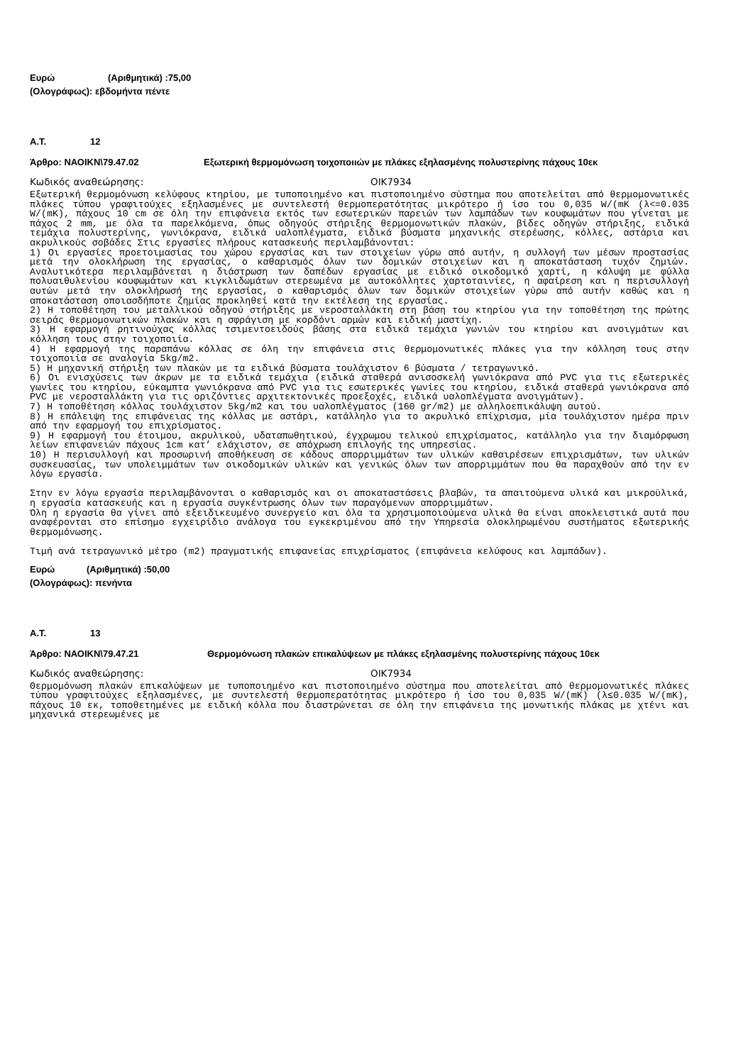Ευρώ (Αριθμητικά) :75,00
(Ολογράφως): εβδομήντα πέντε
Α.Τ. 12
Άρθρο: ΝΑΟΙΚΝ\79.47.02 Εξωτερική θερμομόνωση τοιχοποιιών με πλάκες εξηλασμένης πολυστερίνης πάχους 10εκ
Κωδικός αναθεώρησης: ΟΙΚ7934
Εξωτερική θερμομόνωση κελύφους κτηρίου, με τυποποιημένο και πιστοποιημένο σύστημα που αποτελείται από θερμομονωτικές πλάκες τύπου γραφιτούχες εξηλασμένες με συντελεστή θερμοπερατότητας μικρότερο ή ίσο του 0,035 W/(mK (λ<=0.035 W/(mK), πάχους 10 cm σε όλη την επιφάνεια εκτός των εσωτερικών παρειών των λαμπάδων των κουφωμάτων που γίνεται με πάχος 2 mm, με όλα τα παρελκόμενα, όπως οδηγούς στήριξης θερμομονωτικών πλακών, βίδες οδηγών στήριξης, ειδικά τεμάχια πολυστερίνης, γωνιόκρανα, ειδικά υαλοπλέγματα, ειδικά βύσματα μηχανικής στερέωσης, κόλλες, αστάρια και ακρυλικούς σοβάδες Στις εργασίες πλήρους κατασκευής περιλαμβάνονται:
1) Οι εργασίες προετοιμασίας του χώρου εργασίας και των στοιχείων γύρω από αυτήν, η συλλογή των μέσων προστασίας μετά την ολοκλήρωση της εργασίας, ο καθαρισμός όλων των δομικών στοιχείων και η αποκατάσταση τυχόν ζημιών. Αναλυτικότερα περιλαμβάνεται η διάστρωση των δαπέδων εργασίας με ειδικό οικοδομικό χαρτί, η κάλυψη με φύλλα πολυαιθυλενίου κουφωμάτων και κιγκλιδωμάτων στερεωμένα με αυτοκόλλητες χαρτοταινίες, η αφαίρεση και η περισυλλογή αυτών μετά την ολοκλήρωσή της εργασίας, ο καθαρισμός όλων των δομικών στοιχείων γύρω από αυτήν καθώς και η αποκατάσταση οποιασδήποτε ζημίας προκληθεί κατά την εκτέλεση της εργασίας.
2) Η τοποθέτηση του μεταλλικού οδηγού στήριξης με νεροσταλλάκτη στη βάση του κτηρίου για την τοποθέτηση της πρώτης σειράς θερμομονωτικών πλακών και η σφράγιση με κορδόνι αρμών και ειδική μαστίχη.
3) Η εφαρμογή ρητινούχας κόλλας τσιμεντοειδούς βάσης στα ειδικά τεμάχια γωνιών του κτηρίου και ανοιγμάτων και κόλληση τους στην τοιχοποιία.
4) Η εφαρμογή της παραπάνω κόλλας σε όλη την επιφάνεια στις θερμομονωτικές πλάκες για την κόλληση τους στην τοιχοποιία σε αναλογία 5kg/m2.
5) Η μηχανική στήριξη των πλακών με τα ειδικά βύσματα τουλάχιστον 6 βύσματα / τετραγωνικό.
6) Οι ενισχύσεις των άκρων με τα ειδικά τεμάχια (ειδικά σταθερά ανισοσκελή γωνιόκρανα από PVC για τις εξωτερικές γωνίες του κτηρίου, εύκαμπτα γωνιόκρανα από PVC για τις εσωτερικές γωνίες του κτηρίου, ειδικά σταθερά γωνιόκρανα από PVC με νεροσταλλάκτη για τις οριζόντιες αρχιτεκτονικές προεξοχές, ειδικά υαλοπλέγματα ανοιγμάτων).
7) Η τοποθέτηση κόλλας τουλάχιστον 5kg/m2 και του υαλοπλέγματος (160 gr/m2) με αλληλοεπικάλυψη αυτού.
8) Η επάλειψη της επιφάνειας της κόλλας με αστάρι, κατάλληλο για το ακρυλικό επίχρισμα, μία τουλάχιστον ημέρα πριν από την εφαρμογή του επιχρίσματος.
9) Η εφαρμογή του έτοιμου, ακρυλικού, υδαταπωθητικού, έγχρωμου τελικού επιχρίσματος, κατάλληλο για την διαμόρφωση λείων επιφανειών πάχους 1cm κατ’ ελάχιστον, σε απόχρωση επιλογής της υπηρεσίας.
10) Η περισυλλογή και προσωρινή αποθήκευση σε κάδους απορριμμάτων των υλικών καθαιρέσεων επιχρισμάτων, των υλικών συσκευασίας, των υπολειμμάτων των οικοδομικών υλικών και γενικώς όλων των απορριμμάτων που θα παραχθούν από την εν λόγω εργασία.
Στην εν λόγω εργασία περιλαμβάνονται ο καθαρισμός και οι αποκαταστάσεις βλαβών, τα απαιτούμενα υλικά και μικροϋλικά, η εργασία κατασκευής και η εργασία συγκέντρωσης όλων των παραγόμενων απορριμμάτων.
Όλη η εργασία θα γίνει από εξειδικευμένο συνεργείο και όλα τα χρησιμοποιούμενα υλικά θα είναι αποκλειστικά αυτά που αναφέρονται στο επίσημο εγχειρίδιο ανάλογα του εγκεκριμένου από την Υπηρεσία ολοκληρωμένου συστήματος εξωτερικής θερμομόνωσης.
Τιμή ανά τετραγωνικό μέτρο (m2) πραγματικής επιφανείας επιχρίσματος (επιφάνεια κελύφους και λαμπάδων).
Ευρώ (Αριθμητικά) :50,00
(Ολογράφως): πενήντα
Α.Τ. 13
Άρθρο: ΝΑΟΙΚΝ\79.47.21 Θερμομόνωση πλακών επικαλύψεων με πλάκες εξηλασμένης πολυστερίνης πάχους 10εκ
Κωδικός αναθεώρησης: ΟΙΚ7934
Θερμομόνωση πλακών επικαλύψεων με τυποποιημένο και πιστοποιημένο σύστημα που αποτελείται από θερμομονωτικές πλάκες τύπου γραφιτούχες εξηλασμένες, με συντελεστή θερμοπερατότητας μικρότερο ή ίσο του 0,035 W/(mK) (λ≤0.035 W/(mK), πάχους 10 εκ, τοποθετημένες με ειδική κόλλα που διαστρώνεται σε όλη την επιφάνεια της μονωτικής πλάκας με χτένι και μηχανικά στερεωμένες με